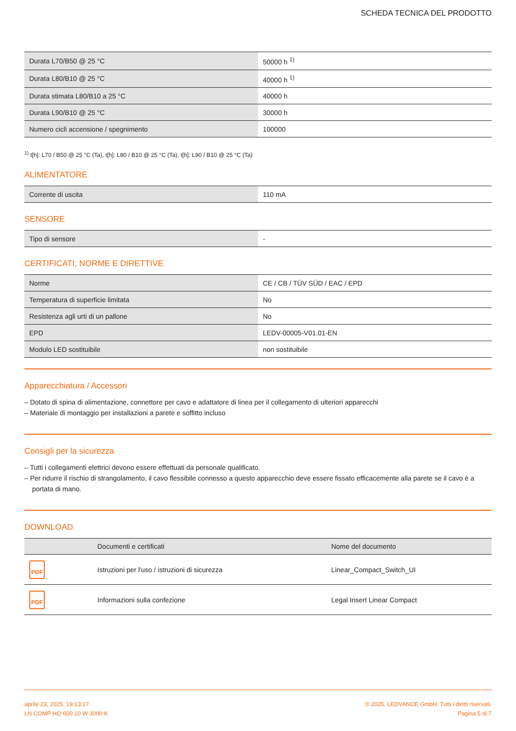SCHEDA TECNICA DEL PRODOTTO
| Durata L70/B50 @ 25 °C | 50000 h <sup>1)</sup> |
| Durata L80/B10 @ 25 °C | 40000 h <sup>1)</sup> |
| Durata stimata L80/B10 a 25 °C | 40000 h |
| Durata L90/B10 @ 25 °C | 30000 h |
| Numero cicli accensione / spegnimento | 100000 |
<sup>1)</sup> t[h]: L70 / B50 @ 25 °C (Ta), t[h]: L80 / B10 @ 25 °C (Ta), t[h]: L90 / B10 @ 25 °C (Ta)
ALIMENTATORE
| Corrente di uscita | 110 mA |
SENSORE
| Tipo di sensore | - |
CERTIFICATI, NORME E DIRETTIVE
| Norme | CE / CB / TÜV SÜD / EAC / EPD |
| Temperatura di superficie limitata | No |
| Resistenza agli urti di un pallone | No |
| EPD | LEDV-00005-V01.01-EN |
| Modulo LED sostituibile | non sostituibile |
Apparecchiatura / Accessori
– Dotato di spina di alimentazione, connettore per cavo e adattatore di linea per il collegamento di ulteriori apparecchi
– Materiale di montaggio per installazioni a parete e soffitto incluso
Consigli per la sicurezza
– Tutti i collegamenti elettrici devono essere effettuati da personale qualificato.
– Per ridurre il rischio di strangolamento, il cavo flessibile connesso a questo apparecchio deve essere fissato efficacemente alla parete se il cavo è a portata di mano.
DOWNLOAD
| | Documenti e certificati | Nome del documento |
| --- | --- | --- |
| PDF | Istruzioni per l'uso / istruzioni di sicurezza | Linear_Compact_Switch_UI |
| PDF | Informazioni sulla confezione | Legal Insert Linear Compact |
aprile 23, 2025, 19:13:17
LN COMP HO 600 10 W 3000 K
© 2025, LEDVANCE GmbH. Tutti i diritti riservati.
Pagina 5 di 7